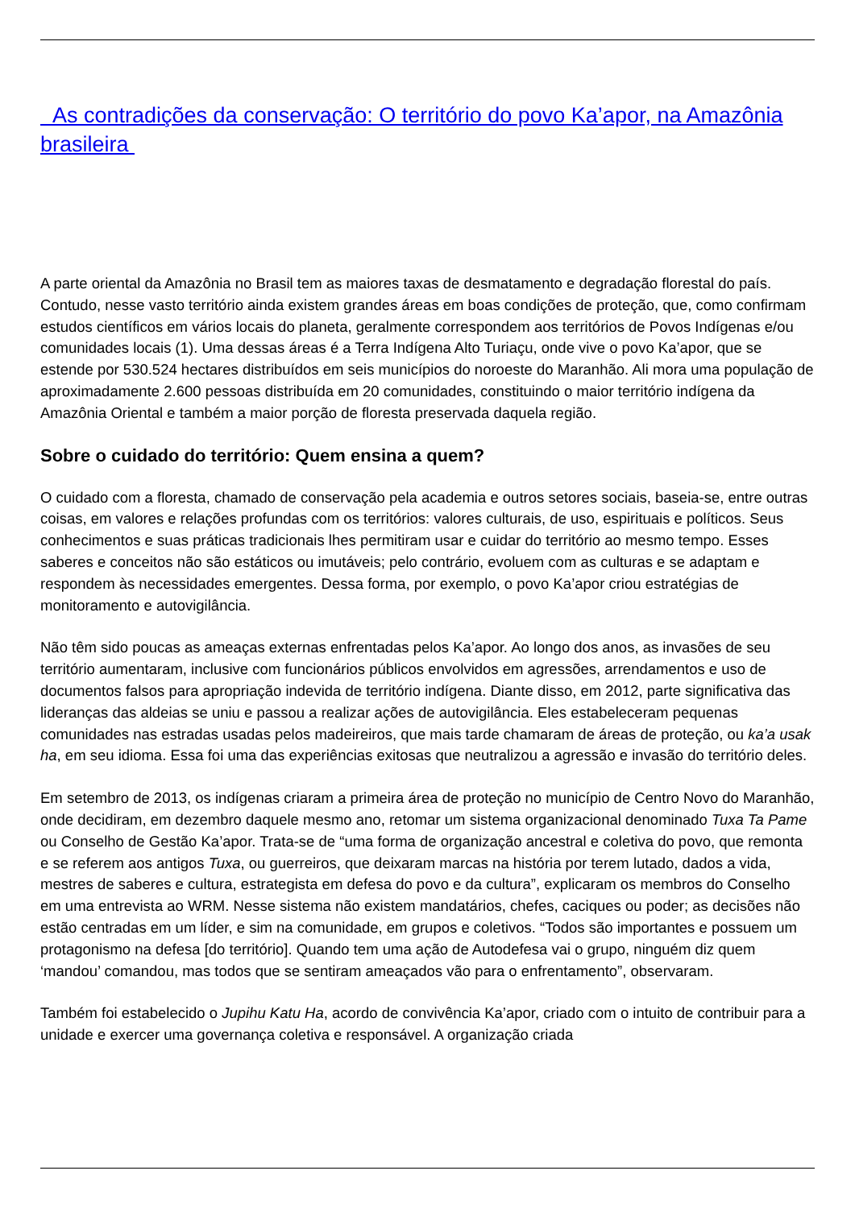As contradições da conservação: O território do povo Ka’apor, na Amazônia brasileira
A parte oriental da Amazônia no Brasil tem as maiores taxas de desmatamento e degradação florestal do país. Contudo, nesse vasto território ainda existem grandes áreas em boas condições de proteção, que, como confirmam estudos científicos em vários locais do planeta, geralmente correspondem aos territórios de Povos Indígenas e/ou comunidades locais (1). Uma dessas áreas é a Terra Indígena Alto Turiaçu, onde vive o povo Ka’apor, que se estende por 530.524 hectares distribuídos em seis municípios do noroeste do Maranhão. Ali mora uma população de aproximadamente 2.600 pessoas distribuída em 20 comunidades, constituindo o maior território indígena da Amazônia Oriental e também a maior porção de floresta preservada daquela região.
Sobre o cuidado do território: Quem ensina a quem?
O cuidado com a floresta, chamado de conservação pela academia e outros setores sociais, baseia-se, entre outras coisas, em valores e relações profundas com os territórios: valores culturais, de uso, espirituais e políticos. Seus conhecimentos e suas práticas tradicionais lhes permitiram usar e cuidar do território ao mesmo tempo. Esses saberes e conceitos não são estáticos ou imutáveis; pelo contrário, evoluem com as culturas e se adaptam e respondem às necessidades emergentes. Dessa forma, por exemplo, o povo Ka’apor criou estratégias de monitoramento e autovigilância.
Não têm sido poucas as ameaças externas enfrentadas pelos Ka’apor. Ao longo dos anos, as invasões de seu território aumentaram, inclusive com funcionários públicos envolvidos em agressões, arrendamentos e uso de documentos falsos para apropriação indevida de território indígena. Diante disso, em 2012, parte significativa das lideranças das aldeias se uniu e passou a realizar ações de autovigilância. Eles estabeleceram pequenas comunidades nas estradas usadas pelos madeireiros, que mais tarde chamaram de áreas de proteção, ou ka’a usak ha, em seu idioma. Essa foi uma das experiências exitosas que neutralizou a agressão e invasão do território deles.
Em setembro de 2013, os indígenas criaram a primeira área de proteção no município de Centro Novo do Maranhão, onde decidiram, em dezembro daquele mesmo ano, retomar um sistema organizacional denominado Tuxa Ta Pame ou Conselho de Gestão Ka’apor. Trata-se de “uma forma de organização ancestral e coletiva do povo, que remonta e se referem aos antigos Tuxa, ou guerreiros, que deixaram marcas na história por terem lutado, dados a vida, mestres de saberes e cultura, estrategista em defesa do povo e da cultura”, explicaram os membros do Conselho em uma entrevista ao WRM. Nesse sistema não existem mandatários, chefes, caciques ou poder; as decisões não estão centradas em um líder, e sim na comunidade, em grupos e coletivos. “Todos são importantes e possuem um protagonismo na defesa [do território]. Quando tem uma ação de Autodefesa vai o grupo, ninguém diz quem ‘mandou’ comandou, mas todos que se sentiram ameaçados vão para o enfrentamento”, observaram.
Também foi estabelecido o Jupihu Katu Ha, acordo de convivência Ka’apor, criado com o intuito de contribuir para a unidade e exercer uma governança coletiva e responsável. A organização criada